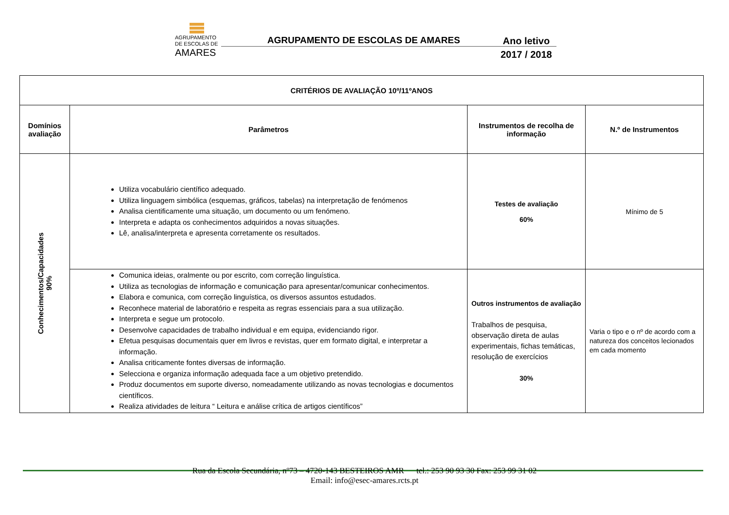AGRUPAMENTO
DE ESCOLAS DE
AMARES
AGRUPAMENTO DE ESCOLAS DE AMARES
Ano letivo
2017 / 2018
| CRITÉRIOS DE AVALIAÇÃO 10º/11ºANOS | | | |
| --- | --- | --- | --- |
| Domínios avaliação | Parâmetros | Instrumentos de recolha de informação | N.º de Instrumentos |
| Conhecimentos/Capacidades 90% | Utiliza vocabulário científico adequado. Utiliza linguagem simbólica (esquemas, gráficos, tabelas) na interpretação de fenómenos Analisa cientificamente uma situação, um documento ou um fenómeno. Interpreta e adapta os conhecimentos adquiridos a novas situações. Lê, analisa/interpreta e apresenta corretamente os resultados. | Testes de avaliação 60% | Mínimo de 5 |
| | Comunica ideias, oralmente ou por escrito, com correção linguística. Utiliza as tecnologias de informação e comunicação para apresentar/comunicar conhecimentos. Elabora e comunica, com correção linguística, os diversos assuntos estudados. Reconhece material de laboratório e respeita as regras essenciais para a sua utilização. Interpreta e segue um protocolo. Desenvolve capacidades de trabalho individual e em equipa, evidenciando rigor. Efetua pesquisas documentais quer em livros e revistas, quer em formato digital, e interpretar a informação. Analisa criticamente fontes diversas de informação. Selecciona e organiza informação adequada face a um objetivo pretendido. Produz documentos em suporte diverso, nomeadamente utilizando as novas tecnologias e documentos científicos. Realiza atividades de leitura “ Leitura e análise crítica de artigos científicos” | Outros instrumentos de avaliação Trabalhos de pesquisa, observação direta de aulas experimentais, fichas temáticas, resolução de exercícios 30% | Varia o tipo e o nº de acordo com a natureza dos conceitos lecionados em cada momento |
Rua da Escola Secundária, nº73 – 4720-143 BESTEIROS AMR tel.: 253 90 93 30 Fax: 253 99 31 02
Email: info@esec-amares.rcts.pt